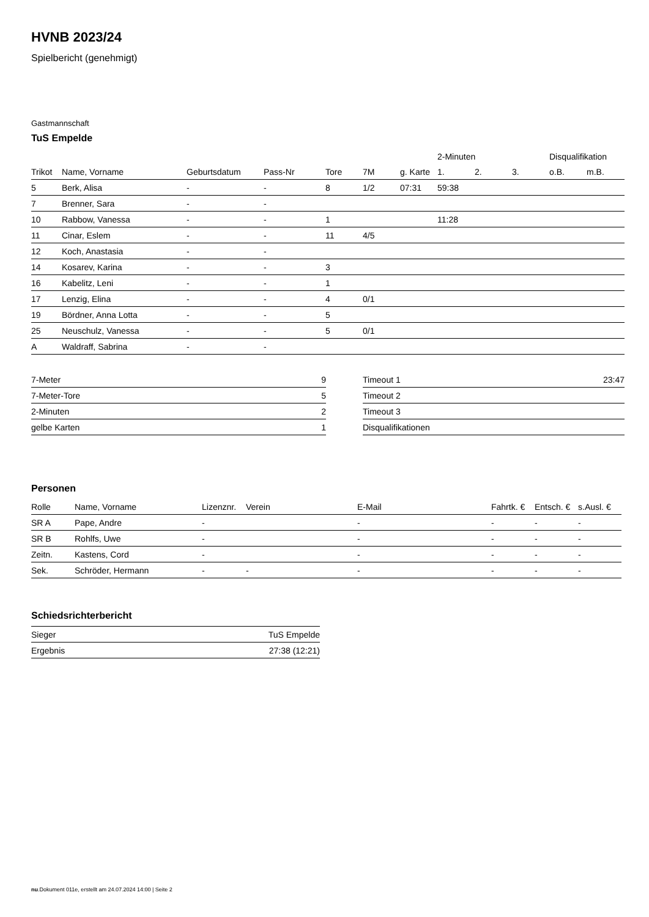HVNB 2023/24
Spielbericht (genehmigt)
Gastmannschaft
TuS Empelde
| | | | | | | | 2-Minuten | | | Disqualifikation | |
| --- | --- | --- | --- | --- | --- | --- | --- | --- | --- | --- | --- |
| Trikot | Name, Vorname | Geburtsdatum | Pass-Nr | Tore | 7M | g. Karte | 1. | 2. | 3. | o.B. | m.B. |
| 5 | Berk, Alisa | - | - | 8 | 1/2 | 07:31 | 59:38 | | | | |
| 7 | Brenner, Sara | - | - | | | | | | | | |
| 10 | Rabbow, Vanessa | - | - | 1 | | | 11:28 | | | | |
| 11 | Cinar, Eslem | - | - | 11 | 4/5 | | | | | | |
| 12 | Koch, Anastasia | - | - | | | | | | | | |
| 14 | Kosarev, Karina | - | - | 3 | | | | | | | |
| 16 | Kabelitz, Leni | - | - | 1 | | | | | | | |
| 17 | Lenzig, Elina | - | - | 4 | 0/1 | | | | | | |
| 19 | Bördner, Anna Lotta | - | - | 5 | | | | | | | |
| 25 | Neuschulz, Vanessa | - | - | 5 | 0/1 | | | | | | |
| A | Waldraff, Sabrina | - | - | | | | | | | | |
| 7-Meter | 9 |
| 7-Meter-Tore | 5 |
| 2-Minuten | 2 |
| gelbe Karten | 1 |
| Timeout 1 | 23:47 |
| Timeout 2 | |
| Timeout 3 | |
| Disqualifikationen | |
Personen
| Rolle | Name, Vorname | Lizenznr. | Verein | E-Mail | Fahrtk. € | Entsch. € | s.Ausl. € |
| --- | --- | --- | --- | --- | --- | --- | --- |
| SR A | Pape, Andre | - | | - | - | - | - |
| SR B | Rohlfs, Uwe | - | | - | - | - | - |
| Zeitn. | Kastens, Cord | - | | - | - | - | - |
| Sek. | Schröder, Hermann | - | - | - | - | - | - |
Schiedsrichterbericht
| Sieger | TuS Empelde |
| Ergebnis | 27:38 (12:21) |
nu.Dokument 011e, erstellt am 24.07.2024 14:00 | Seite 2